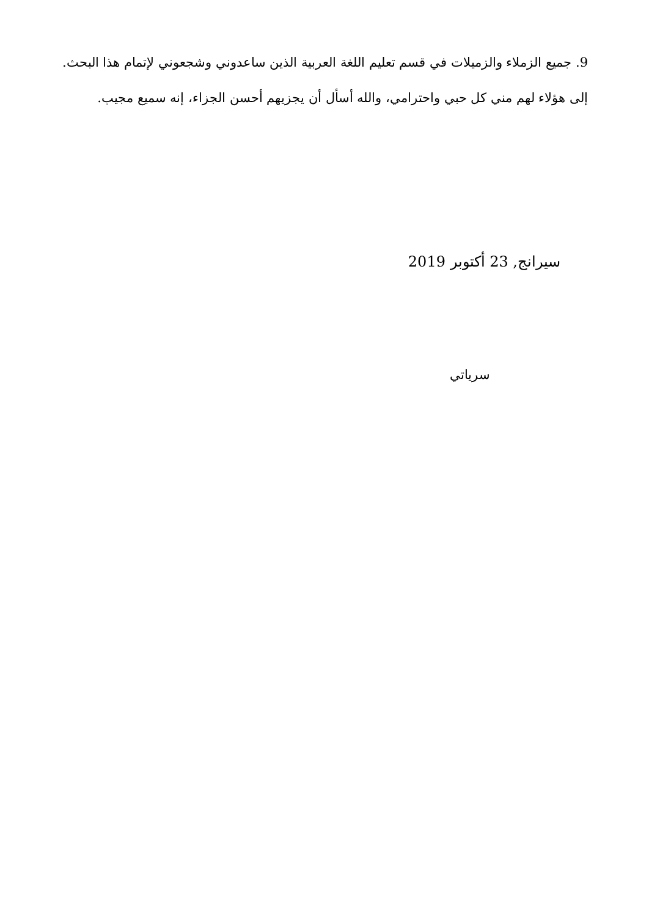9. جميع الزملاء والزميلات في قسم تعليم اللغة العربية الذين ساعدوني وشجعوني لإتمام هذا البحث. إلى هؤلاء لهم مني كل حبي واحترامي، والله أسأل أن يجزيهم أحسن الجزاء، إنه سميع مجيب.
سيرانج, 23 أكتوبر 2019
سرياتي